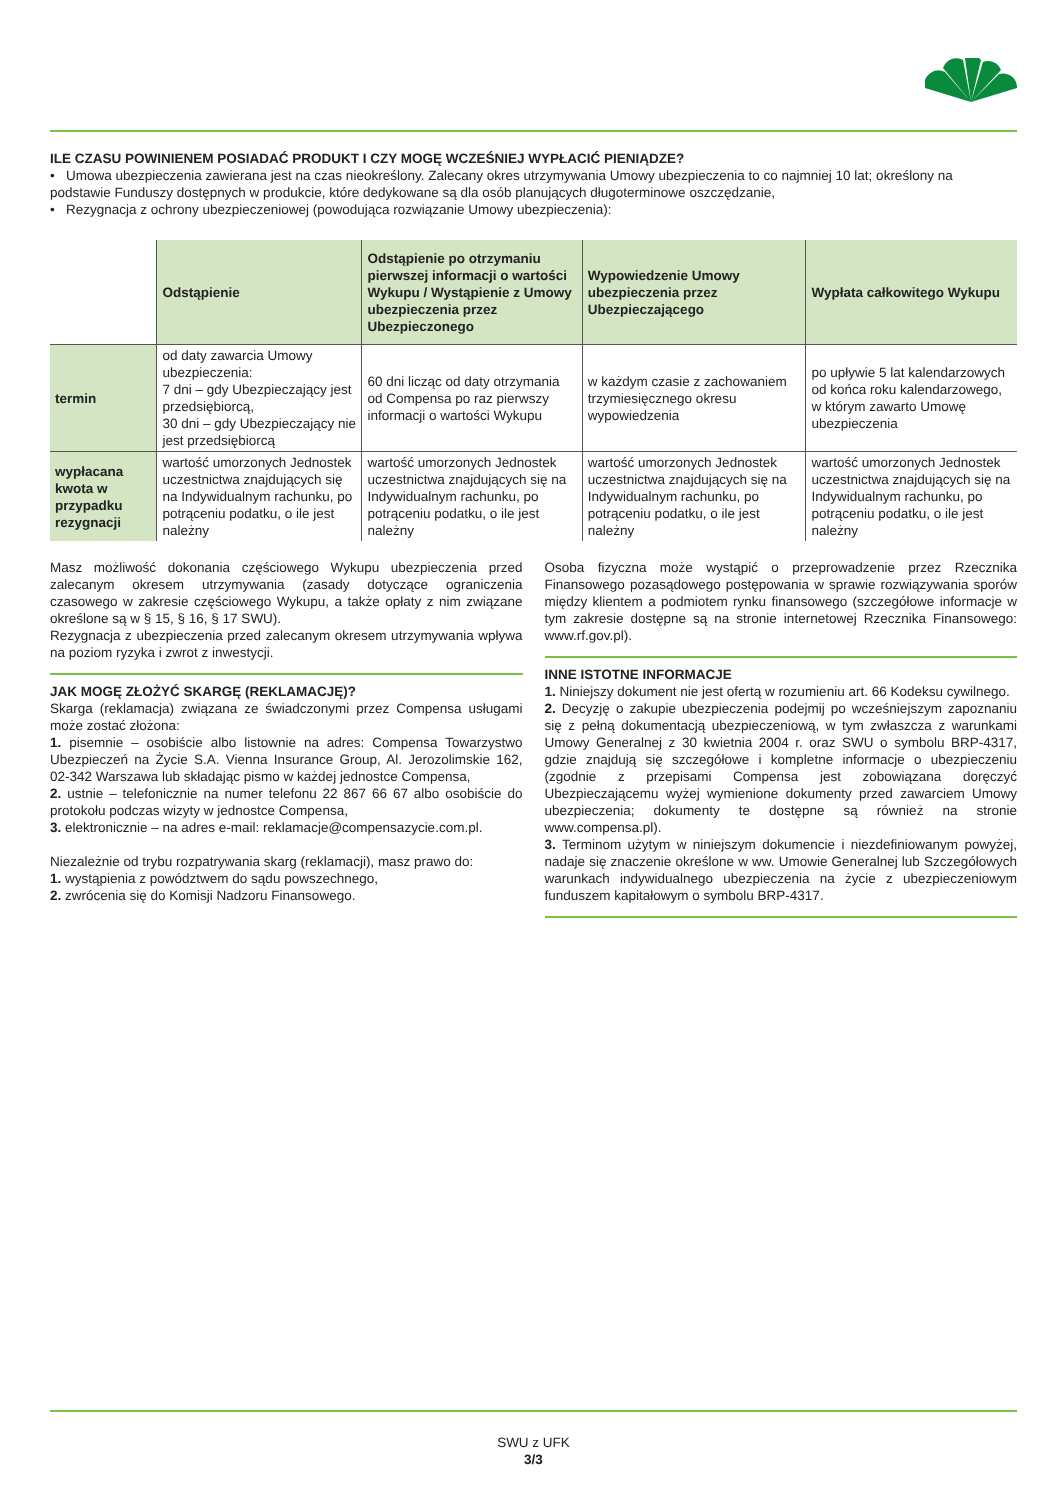ILE CZASU POWINIENEM POSIADAĆ PRODUKT I CZY MOGĘ WCZEŚNIEJ WYPŁACIĆ PIENIĄDZE?
• Umowa ubezpieczenia zawierana jest na czas nieokreślony. Zalecany okres utrzymywania Umowy ubezpieczenia to co najmniej 10 lat; określony na podstawie Funduszy dostępnych w produkcie, które dedykowane są dla osób planujących długoterminowe oszczędzanie,
• Rezygnacja z ochrony ubezpieczeniowej (powodująca rozwiązanie Umowy ubezpieczenia):
| | Odstąpienie | Odstąpienie po otrzymaniu pierwszej informacji o wartości Wykupu / Wystąpienie z Umowy ubezpieczenia przez Ubezpieczonego | Wypowiedzenie Umowy ubezpieczenia przez Ubezpieczającego | Wypłata całkowitego Wykupu |
| --- | --- | --- | --- | --- |
| termin | od daty zawarcia Umowy ubezpieczenia: 7 dni – gdy Ubezpieczający jest przedsiębiorcą, 30 dni – gdy Ubezpieczający nie jest przedsiębiorcą | 60 dni licząc od daty otrzymania od Compensa po raz pierwszy informacji o wartości Wykupu | w każdym czasie z zachowaniem trzymiesięcznego okresu wypowiedzenia | po upływie 5 lat kalendarzowych od końca roku kalendarzowego, w którym zawarto Umowę ubezpieczenia |
| wypłacana kwota w przypadku rezygnacji | wartość umorzonych Jednostek uczestnictwa znajdujących się na Indywidualnym rachunku, po potrąceniu podatku, o ile jest należny | wartość umorzonych Jednostek uczestnictwa znajdujących się na Indywidualnym rachunku, po potrąceniu podatku, o ile jest należny | wartość umorzonych Jednostek uczestnictwa znajdujących się na Indywidualnym rachunku, po potrąceniu podatku, o ile jest należny | wartość umorzonych Jednostek uczestnictwa znajdujących się na Indywidualnym rachunku, po potrąceniu podatku, o ile jest należny |
Masz możliwość dokonania częściowego Wykupu ubezpieczenia przed zalecanym okresem utrzymywania (zasady dotyczące ograniczenia czasowego w zakresie częściowego Wykupu, a także opłaty z nim związane określone są w § 15, § 16, § 17 SWU).
Rezygnacja z ubezpieczenia przed zalecanym okresem utrzymywania wpływa na poziom ryzyka i zwrot z inwestycji.
JAK MOGĘ ZŁOŻYĆ SKARGĘ (REKLAMACJĘ)?
Skarga (reklamacja) związana ze świadczonymi przez Compensa usługami może zostać złożona:
1. pisemnie – osobiście albo listownie na adres: Compensa Towarzystwo Ubezpieczeń na Życie S.A. Vienna Insurance Group, Al. Jerozolimskie 162, 02-342 Warszawa lub składając pismo w każdej jednostce Compensa,
2. ustnie – telefonicznie na numer telefonu 22 867 66 67 albo osobiście do protokołu podczas wizyty w jednostce Compensa,
3. elektronicznie – na adres e-mail: reklamacje@compensazycie.com.pl.
Niezależnie od trybu rozpatrywania skarg (reklamacji), masz prawo do:
1. wystąpienia z powództwem do sądu powszechnego,
2. zwrócenia się do Komisji Nadzoru Finansowego.
Osoba fizyczna może wystąpić o przeprowadzenie przez Rzecznika Finansowego pozasądowego postępowania w sprawie rozwiązywania sporów między klientem a podmiotem rynku finansowego (szczegółowe informacje w tym zakresie dostępne są na stronie internetowej Rzecznika Finansowego: www.rf.gov.pl).
INNE ISTOTNE INFORMACJE
1. Niniejszy dokument nie jest ofertą w rozumieniu art. 66 Kodeksu cywilnego.
2. Decyzję o zakupie ubezpieczenia podejmij po wcześniejszym zapoznaniu się z pełną dokumentacją ubezpieczeniową, w tym zwłaszcza z warunkami Umowy Generalnej z 30 kwietnia 2004 r. oraz SWU o symbolu BRP-4317, gdzie znajdują się szczegółowe i kompletne informacje o ubezpieczeniu (zgodnie z przepisami Compensa jest zobowiązana doręczyć Ubezpieczającemu wyżej wymienione dokumenty przed zawarciem Umowy ubezpieczenia; dokumenty te dostępne są również na stronie www.compensa.pl).
3. Terminom użytym w niniejszym dokumencie i niezdefiniowanym powyżej, nadaje się znaczenie określone w ww. Umowie Generalnej lub Szczegółowych warunkach indywidualnego ubezpieczenia na życie z ubezpieczeniowym funduszem kapitałowym o symbolu BRP-4317.
SWU z UFK
3/3